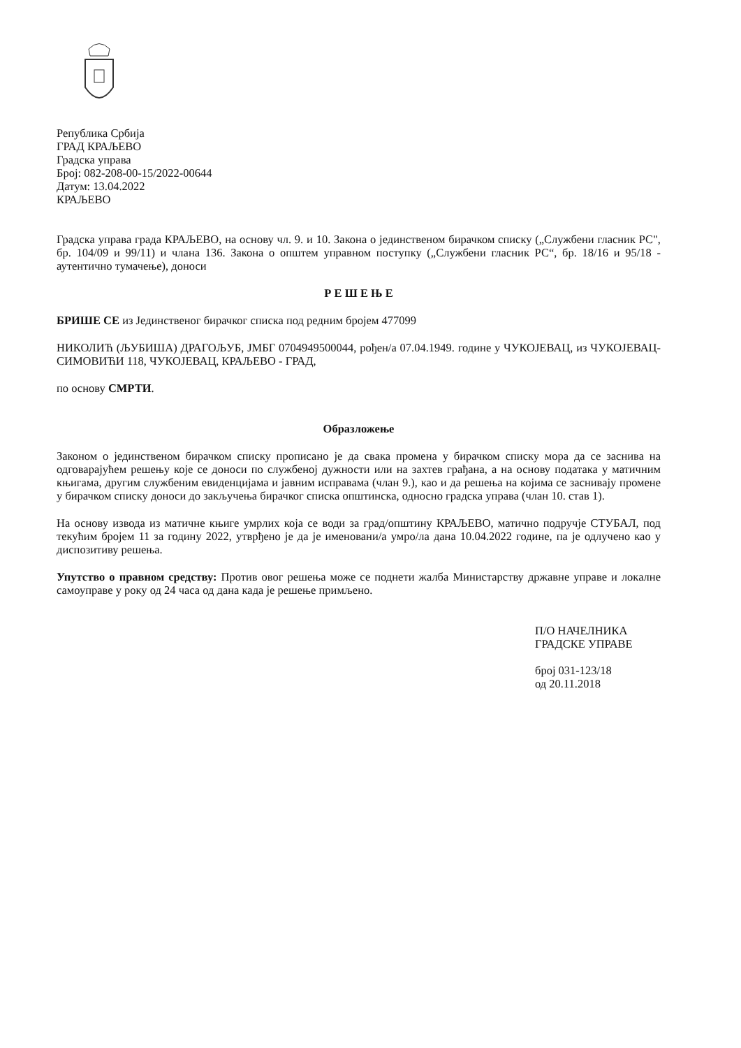Република Србија
ГРАД КРАЉЕВО
Градска управа
Број: 082-208-00-15/2022-00644
Датум: 13.04.2022
КРАЉЕВО
Градска управа града КРАЉЕВО, на основу чл. 9. и 10. Закона о јединственом бирачком списку („Службени гласник РС", бр. 104/09 и 99/11) и члана 136. Закона о општем управном поступку („Службени гласник РС“, бр. 18/16 и 95/18 - аутентично тумачење), доноси
Р Е Ш Е Њ Е
БРИШЕ СЕ из Јединственог бирачког списка под редним бројем 477099
НИКОЛИЋ (ЉУБИША) ДРАГОЉУБ, ЈМБГ 0704949500044, рођен/а 07.04.1949. године у ЧУКОЈЕВАЦ, из ЧУКОЈЕВАЦ-СИМОВИЋИ 118, ЧУКОЈЕВАЦ, КРАЉЕВО - ГРАД,
по основу СМРТИ.
Образложење
Законом о јединственом бирачком списку прописано је да свака промена у бирачком списку мора да се заснива на одговарајућем решењу које се доноси по службеној дужности или на захтев грађана, а на основу података у матичним књигама, другим службеним евиденцијама и јавним исправама (члан 9.), као и да решења на којима се заснивају промене у бирачком списку доноси до закључења бирачког списка општинска, односно градска управа (члан 10. став 1).
На основу извода из матичне књиге умрлих која се води за град/општину КРАЉЕВО, матично подручје СТУБАЛ, под текућим бројем 11 за годину 2022, утврђено је да је именовани/а умро/ла дана 10.04.2022 године, па је одлучено као у диспозитиву решења.
Упутство о правном средству: Против овог решења може се поднети жалба Министарству државне управе и локалне самоуправе у року од 24 часа од дана када је решење примљено.
П/О НАЧЕЛНИКА
ГРАДСКЕ УПРАВЕ
број 031-123/18
од 20.11.2018